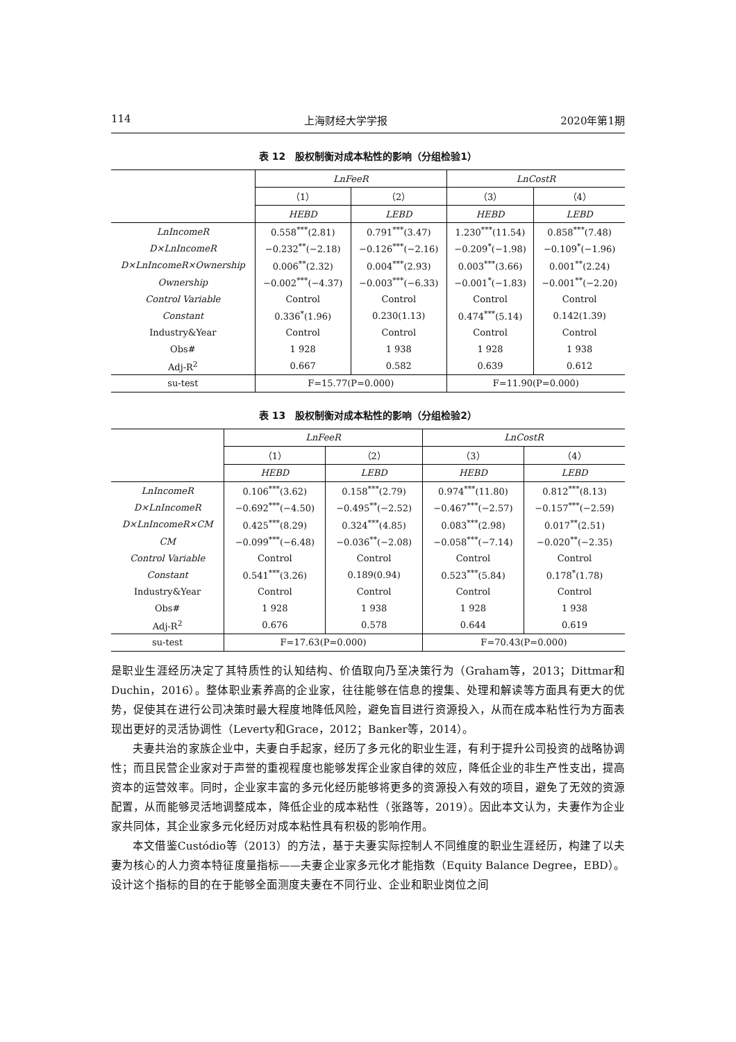114 上海财经大学学报 2020年第1期
表 12　股权制衡对成本粘性的影响（分组检验1）
| | LnFeeR | | LnCostR | |
| --- | --- | --- | --- | --- |
| | （1） | （2） | （3） | （4） |
| | HEBD | LEBD | HEBD | LEBD |
| LnIncomeR | 0.558<sup>***</sup>(2.81) | 0.791<sup>***</sup>(3.47) | 1.230<sup>***</sup>(11.54) | 0.858<sup>***</sup>(7.48) |
| D×LnIncomeR | −0.232<sup>**</sup>(−2.18) | −0.126<sup>***</sup>(−2.16) | −0.209<sup>*</sup>(−1.98) | −0.109<sup>*</sup>(−1.96) |
| D×LnIncomeR×Ownership | 0.006<sup>**</sup>(2.32) | 0.004<sup>***</sup>(2.93) | 0.003<sup>***</sup>(3.66) | 0.001<sup>**</sup>(2.24) |
| Ownership | −0.002<sup>***</sup>(−4.37) | −0.003<sup>***</sup>(−6.33) | −0.001<sup>*</sup>(−1.83) | −0.001<sup>**</sup>(−2.20) |
| Control Variable | Control | Control | Control | Control |
| Constant | 0.336<sup>*</sup>(1.96) | 0.230(1.13) | 0.474<sup>***</sup>(5.14) | 0.142(1.39) |
| Industry&Year | Control | Control | Control | Control |
| Obs# | 1 928 | 1 938 | 1 928 | 1 938 |
| Adj-R<sup>2</sup> | 0.667 | 0.582 | 0.639 | 0.612 |
| su-test | F=15.77(P=0.000) | | F=11.90(P=0.000) | |
表 13　股权制衡对成本粘性的影响（分组检验2）
| | LnFeeR | | LnCostR | |
| --- | --- | --- | --- | --- |
| | （1） | （2） | （3） | （4） |
| | HEBD | LEBD | HEBD | LEBD |
| LnIncomeR | 0.106<sup>***</sup>(3.62) | 0.158<sup>***</sup>(2.79) | 0.974<sup>***</sup>(11.80) | 0.812<sup>***</sup>(8.13) |
| D×LnIncomeR | −0.692<sup>***</sup>(−4.50) | −0.495<sup>**</sup>(−2.52) | −0.467<sup>***</sup>(−2.57) | −0.157<sup>***</sup>(−2.59) |
| D×LnIncomeR×CM | 0.425<sup>***</sup>(8.29) | 0.324<sup>***</sup>(4.85) | 0.083<sup>***</sup>(2.98) | 0.017<sup>**</sup>(2.51) |
| CM | −0.099<sup>***</sup>(−6.48) | −0.036<sup>**</sup>(−2.08) | −0.058<sup>***</sup>(−7.14) | −0.020<sup>**</sup>(−2.35) |
| Control Variable | Control | Control | Control | Control |
| Constant | 0.541<sup>***</sup>(3.26) | 0.189(0.94) | 0.523<sup>***</sup>(5.84) | 0.178<sup>*</sup>(1.78) |
| Industry&Year | Control | Control | Control | Control |
| Obs# | 1 928 | 1 938 | 1 928 | 1 938 |
| Adj-R<sup>2</sup> | 0.676 | 0.578 | 0.644 | 0.619 |
| su-test | F=17.63(P=0.000) | | F=70.43(P=0.000) | |
是职业生涯经历决定了其特质性的认知结构、价值取向乃至决策行为（Graham等，2013；Dittmar和Duchin，2016）。整体职业素养高的企业家，往往能够在信息的搜集、处理和解读等方面具有更大的优势，促使其在进行公司决策时最大程度地降低风险，避免盲目进行资源投入，从而在成本粘性行为方面表现出更好的灵活协调性（Leverty和Grace，2012；Banker等，2014）。
夫妻共治的家族企业中，夫妻白手起家，经历了多元化的职业生涯，有利于提升公司投资的战略协调性；而且民营企业家对于声誉的重视程度也能够发挥企业家自律的效应，降低企业的非生产性支出，提高资本的运营效率。同时，企业家丰富的多元化经历能够将更多的资源投入有效的项目，避免了无效的资源配置，从而能够灵活地调整成本，降低企业的成本粘性（张路等，2019）。因此本文认为，夫妻作为企业家共同体，其企业家多元化经历对成本粘性具有积极的影响作用。
本文借鉴Custódio等（2013）的方法，基于夫妻实际控制人不同维度的职业生涯经历，构建了以夫妻为核心的人力资本特征度量指标——夫妻企业家多元化才能指数（Equity Balance Degree，EBD）。设计这个指标的目的在于能够全面测度夫妻在不同行业、企业和职业岗位之间